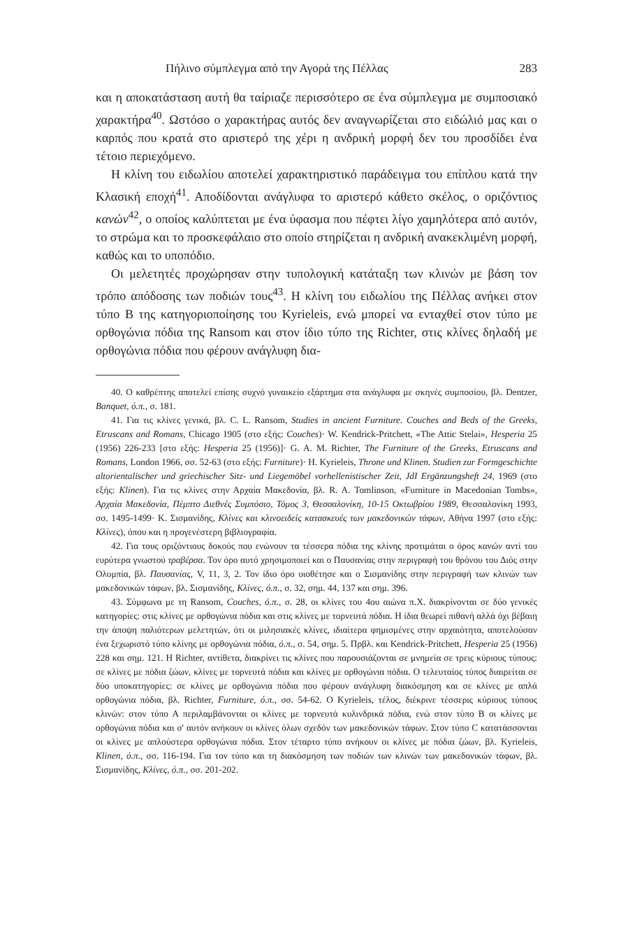Πήλινο σύμπλεγμα από την Αγορά της Πέλλας 283
και η αποκατάσταση αυτή θα ταίριαζε περισσότερο σε ένα σύμπλεγμα με συμποσιακό χαρακτήρα<sup>40</sup>. Ωστόσο ο χαρακτήρας αυτός δεν αναγνωρίζεται στο ειδώλιό μας και ο καρπός που κρατά στο αριστερό της χέρι η ανδρική μορφή δεν του προσδίδει ένα τέτοιο περιεχόμενο.
Η κλίνη του ειδωλίου αποτελεί χαρακτηριστικό παράδειγμα του επίπλου κατά την Κλασική εποχή<sup>41</sup>. Αποδίδονται ανάγλυφα το αριστερό κάθετο σκέλος, ο οριζόντιος κανών<sup>42</sup>, ο οποίος καλύπτεται με ένα ύφασμα που πέφτει λίγο χαμηλότερα από αυτόν, το στρώμα και το προσκεφάλαιο στο οποίο στηρίζεται η ανδρική ανακεκλιμένη μορφή, καθώς και το υποπόδιο.
Οι μελετητές προχώρησαν στην τυπολογική κατάταξη των κλινών με βάση τον τρόπο απόδοσης των ποδιών τους<sup>43</sup>. Η κλίνη του ειδωλίου της Πέλλας ανήκει στον τύπο Β της κατηγοριοποίησης του Kyrieleis, ενώ μπορεί να ενταχθεί στον τύπο με ορθογώνια πόδια της Ransom και στον ίδιο τύπο της Richter, στις κλίνες δηλαδή με ορθογώνια πόδια που φέρουν ανάγλυφη δια-
40. Ο καθρέπτης αποτελεί επίσης συχνό γυναικείο εξάρτημα στα ανάγλυφα με σκηνές συμποσίου, βλ. Dentzer, Banquet, ό.π., σ. 181.
41. Για τις κλίνες γενικά, βλ. C. L. Ransom, Studies in ancient Furniture. Couches and Beds of the Greeks, Etruscans and Romans, Chicago 1905 (στο εξής: Couches)· W. Kendrick-Pritchett, «The Attic Stelai», Hesperia 25 (1956) 226-233 [στο εξής: Hesperia 25 (1956)]· G. A. M. Richter, The Furniture of the Greeks, Etruscans and Romans, London 1966, σσ. 52-63 (στο εξής: Furniture)· H. Kyrieleis, Throne und Klinen. Studien zur Formgeschichte altorientalischer und griechischer Sitz- und Liegemöbel vorhellenistischer Zeit, JdI Ergänzungsheft 24, 1969 (στο εξής: Klinen). Για τις κλίνες στην Αρχαία Μακεδονία, βλ. R. A. Tomlinson, «Furniture in Macedonian Tombs», Αρχαία Μακεδονία, Πέμπτο Διεθνές Συμπόσιο, Τόμος 3, Θεσσαλονίκη, 10-15 Οκτωβρίου 1989, Θεσσαλονίκη 1993, σσ. 1495-1499· Κ. Σισμανίδης, Κλίνες και κλινοειδείς κατασκευές των μακεδονικών τάφων, Αθήνα 1997 (στο εξής: Κλίνες), όπου και η προγενέστερη βιβλιογραφία.
42. Για τους οριζόντιους δοκούς που ενώνουν τα τέσσερα πόδια της κλίνης προτιμάται ο όρος κανών αντί του ευρύτερα γνωστού τραβέρσα. Τον όρο αυτό χρησιμοποιεί και ο Παυσανίας στην περιγραφή του θρόνου του Διός στην Ολυμπία, βλ. Παυσανίας, V, 11, 3, 2. Τον ίδιο όρο υιοθέτησε και ο Σισμανίδης στην περιγραφή των κλινών των μακεδονικών τάφων, βλ. Σισμανίδης, Κλίνες, ό.π., σ. 32, σημ. 44, 137 και σημ. 396.
43. Σύμφωνα με τη Ransom, Couches, ό.π., σ. 28, οι κλίνες του 4ου αιώνα π.Χ. διακρίνονται σε δύο γενικές κατηγορίες: στις κλίνες με ορθογώνια πόδια και στις κλίνες με τορνευτά πόδια. Η ίδια θεωρεί πιθανή αλλά όχι βέβαιη την άποψη παλιότερων μελετητών, ότι οι μιλησιακές κλίνες, ιδιαίτερα φημισμένες στην αρχαιότητα, αποτελούσαν ένα ξεχωριστό τύπο κλίνης με ορθογώνια πόδια, ό.π., σ. 54, σημ. 5. Πρβλ. και Kendrick-Pritchett, Hesperia 25 (1956) 228 και σημ. 121. Η Richter, αντίθετα, διακρίνει τις κλίνες που παρουσιάζονται σε μνημεία σε τρεις κύριους τύπους: σε κλίνες με πόδια ζώων, κλίνες με τορνευτά πόδια και κλίνες με ορθογώνια πόδια. Ο τελευταίος τύπος διαιρείται σε δύο υποκατηγορίες: σε κλίνες με ορθογώνια πόδια που φέρουν ανάγλυφη διακόσμηση και σε κλίνες με απλά ορθογώνια πόδια, βλ. Richter, Furniture, ό.π., σσ. 54-62. Ο Kyrieleis, τέλος, διέκρινε τέσσερις κύριους τύπους κλινών: στον τύπο Α περιλαμβάνονται οι κλίνες με τορνευτά κυλινδρικά πόδια, ενώ στον τύπο Β οι κλίνες με ορθογώνια πόδια και σ' αυτόν ανήκουν οι κλίνες όλων σχεδόν των μακεδονικών τάφων. Στον τύπο C κατατάσσονται οι κλίνες με απλούστερα ορθογώνια πόδια. Στον τέταρτο τύπο ανήκουν οι κλίνες με πόδια ζώων, βλ. Kyrieleis, Klinen, ό.π., σσ. 116-194. Για τον τύπο και τη διακόσμηση των ποδιών των κλινών των μακεδονικών τάφων, βλ. Σισμανίδης, Κλίνες, ό.π., σσ. 201-202.